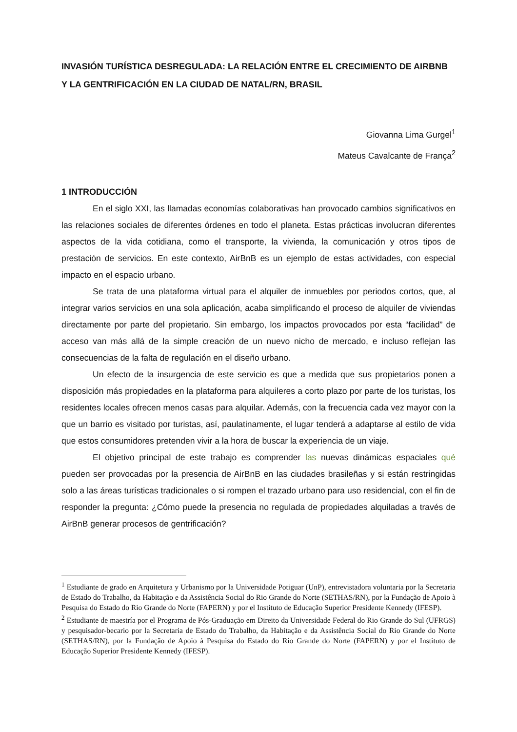INVASIÓN TURÍSTICA DESREGULADA: LA RELACIÓN ENTRE EL CRECIMIENTO DE AIRBNB Y LA GENTRIFICACIÓN EN LA CIUDAD DE NATAL/RN, BRASIL
Giovanna Lima Gurgel<sup>1</sup>
Mateus Cavalcante de França<sup>2</sup>
1 INTRODUCCIÓN
En el siglo XXI, las llamadas economías colaborativas han provocado cambios significativos en las relaciones sociales de diferentes órdenes en todo el planeta. Estas prácticas involucran diferentes aspectos de la vida cotidiana, como el transporte, la vivienda, la comunicación y otros tipos de prestación de servicios. En este contexto, AirBnB es un ejemplo de estas actividades, con especial impacto en el espacio urbano.
Se trata de una plataforma virtual para el alquiler de inmuebles por periodos cortos, que, al integrar varios servicios en una sola aplicación, acaba simplificando el proceso de alquiler de viviendas directamente por parte del propietario. Sin embargo, los impactos provocados por esta “facilidad” de acceso van más allá de la simple creación de un nuevo nicho de mercado, e incluso reflejan las consecuencias de la falta de regulación en el diseño urbano.
Un efecto de la insurgencia de este servicio es que a medida que sus propietarios ponen a disposición más propiedades en la plataforma para alquileres a corto plazo por parte de los turistas, los residentes locales ofrecen menos casas para alquilar. Además, con la frecuencia cada vez mayor con la que un barrio es visitado por turistas, así, paulatinamente, el lugar tenderá a adaptarse al estilo de vida que estos consumidores pretenden vivir a la hora de buscar la experiencia de un viaje.
El objetivo principal de este trabajo es comprender las nuevas dinámicas espaciales qué pueden ser provocadas por la presencia de AirBnB en las ciudades brasileñas y si están restringidas solo a las áreas turísticas tradicionales o si rompen el trazado urbano para uso residencial, con el fin de responder la pregunta: ¿Cómo puede la presencia no regulada de propiedades alquiladas a través de AirBnB generar procesos de gentrificación?
<sup>1</sup> Estudiante de grado en Arquitetura y Urbanismo por la Universidade Potiguar (UnP), entrevistadora voluntaria por la Secretaria de Estado do Trabalho, da Habitação e da Assistência Social do Rio Grande do Norte (SETHAS/RN), por la Fundação de Apoio à Pesquisa do Estado do Rio Grande do Norte (FAPERN) y por el Instituto de Educação Superior Presidente Kennedy (IFESP).
<sup>2</sup> Estudiante de maestría por el Programa de Pós-Graduação em Direito da Universidade Federal do Rio Grande do Sul (UFRGS) y pesquisador-becario por la Secretaria de Estado do Trabalho, da Habitação e da Assistência Social do Rio Grande do Norte (SETHAS/RN), por la Fundação de Apoio à Pesquisa do Estado do Rio Grande do Norte (FAPERN) y por el Instituto de Educação Superior Presidente Kennedy (IFESP).